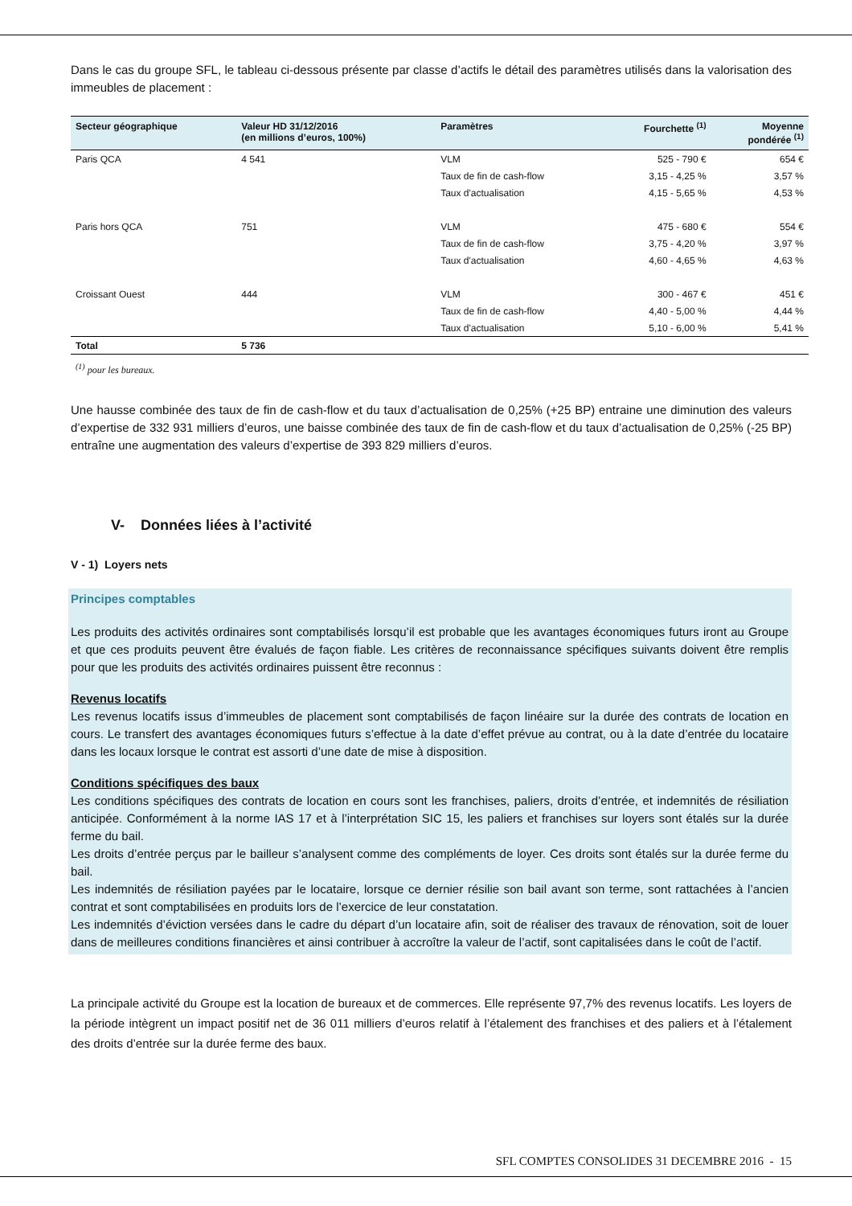Dans le cas du groupe SFL, le tableau ci-dessous présente par classe d’actifs le détail des paramètres utilisés dans la valorisation des immeubles de placement :
| Secteur géographique | Valeur HD 31/12/2016 (en millions d’euros, 100%) | Paramètres | Fourchette <sup>(1)</sup> | Moyenne pondérée <sup>(1)</sup> |
| --- | --- | --- | --- | --- |
| Paris QCA | 4 541 | VLM | 525 - 790 € | 654 € |
| | | Taux de fin de cash-flow | 3,15 - 4,25 % | 3,57 % |
| | | Taux d'actualisation | 4,15 - 5,65 % | 4,53 % |
| Paris hors QCA | 751 | VLM | 475 - 680 € | 554 € |
| | | Taux de fin de cash-flow | 3,75 - 4,20 % | 3,97 % |
| | | Taux d'actualisation | 4,60 - 4,65 % | 4,63 % |
| Croissant Ouest | 444 | VLM | 300 - 467 € | 451 € |
| | | Taux de fin de cash-flow | 4,40 - 5,00 % | 4,44 % |
| | | Taux d'actualisation | 5,10 - 6,00 % | 5,41 % |
| Total | 5 736 | | | |
<sup>(1)</sup> pour les bureaux.
Une hausse combinée des taux de fin de cash-flow et du taux d’actualisation de 0,25% (+25 BP) entraine une diminution des valeurs d’expertise de 332 931 milliers d’euros, une baisse combinée des taux de fin de cash-flow et du taux d’actualisation de 0,25% (-25 BP) entraîne une augmentation des valeurs d’expertise de 393 829 milliers d’euros.
V- Données liées à l’activité
V - 1) Loyers nets
Principes comptables
Les produits des activités ordinaires sont comptabilisés lorsqu’il est probable que les avantages économiques futurs iront au Groupe et que ces produits peuvent être évalués de façon fiable. Les critères de reconnaissance spécifiques suivants doivent être remplis pour que les produits des activités ordinaires puissent être reconnus :
Revenus locatifs
Les revenus locatifs issus d’immeubles de placement sont comptabilisés de façon linéaire sur la durée des contrats de location en cours. Le transfert des avantages économiques futurs s’effectue à la date d’effet prévue au contrat, ou à la date d’entrée du locataire dans les locaux lorsque le contrat est assorti d’une date de mise à disposition.
Conditions spécifiques des baux
Les conditions spécifiques des contrats de location en cours sont les franchises, paliers, droits d’entrée, et indemnités de résiliation anticipée. Conformément à la norme IAS 17 et à l’interprétation SIC 15, les paliers et franchises sur loyers sont étalés sur la durée ferme du bail.
Les droits d’entrée perçus par le bailleur s’analysent comme des compléments de loyer. Ces droits sont étalés sur la durée ferme du bail.
Les indemnités de résiliation payées par le locataire, lorsque ce dernier résilie son bail avant son terme, sont rattachées à l’ancien contrat et sont comptabilisées en produits lors de l’exercice de leur constatation.
Les indemnités d’éviction versées dans le cadre du départ d’un locataire afin, soit de réaliser des travaux de rénovation, soit de louer dans de meilleures conditions financières et ainsi contribuer à accroître la valeur de l’actif, sont capitalisées dans le coût de l’actif.
La principale activité du Groupe est la location de bureaux et de commerces. Elle représente 97,7% des revenus locatifs. Les loyers de la période intègrent un impact positif net de 36 011 milliers d’euros relatif à l’étalement des franchises et des paliers et à l’étalement des droits d’entrée sur la durée ferme des baux.
SFL COMPTES CONSOLIDES 31 DECEMBRE 2016 - 15